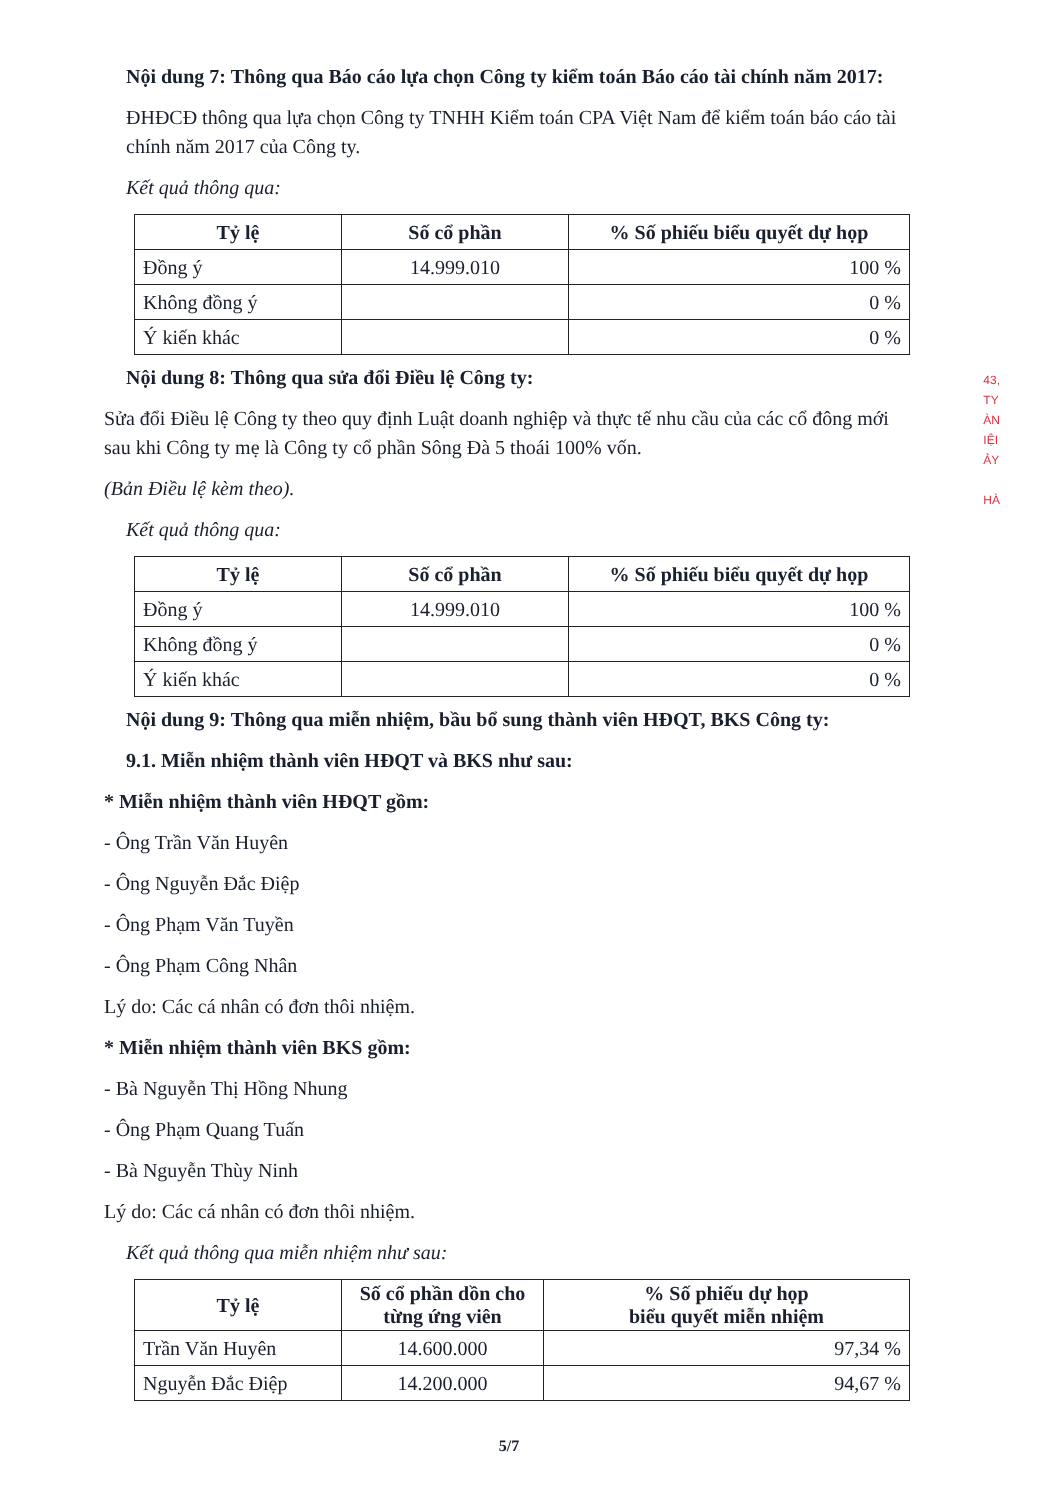Nội dung 7: Thông qua Báo cáo lựa chọn Công ty kiểm toán Báo cáo tài chính năm 2017:
ĐHĐCĐ thông qua lựa chọn Công ty TNHH Kiểm toán CPA Việt Nam để kiểm toán báo cáo tài chính năm 2017 của Công ty.
Kết quả thông qua:
| Tỷ lệ | Số cổ phần | % Số phiếu biểu quyết dự họp |
| --- | --- | --- |
| Đồng ý | 14.999.010 | 100 % |
| Không đồng ý | | 0 % |
| Ý kiến khác | | 0 % |
Nội dung 8: Thông qua sửa đổi Điều lệ Công ty:
Sửa đổi Điều lệ Công ty theo quy định Luật doanh nghiệp và thực tế nhu cầu của các cổ đông mới sau khi Công ty mẹ là Công ty cổ phần Sông Đà 5 thoái 100% vốn.
(Bản Điều lệ kèm theo).
Kết quả thông qua:
| Tỷ lệ | Số cổ phần | % Số phiếu biểu quyết dự họp |
| --- | --- | --- |
| Đồng ý | 14.999.010 | 100 % |
| Không đồng ý | | 0 % |
| Ý kiến khác | | 0 % |
Nội dung 9: Thông qua miễn nhiệm, bầu bổ sung thành viên HĐQT, BKS Công ty:
9.1. Miễn nhiệm thành viên HĐQT và BKS như sau:
* Miễn nhiệm thành viên HĐQT gồm:
- Ông Trần Văn Huyên
- Ông Nguyễn Đắc Điệp
- Ông Phạm Văn Tuyền
- Ông Phạm Công Nhân
Lý do: Các cá nhân có đơn thôi nhiệm.
* Miễn nhiệm thành viên BKS gồm:
- Bà Nguyễn Thị Hồng Nhung
- Ông Phạm Quang Tuấn
- Bà Nguyễn Thùy Ninh
Lý do: Các cá nhân có đơn thôi nhiệm.
Kết quả thông qua miễn nhiệm như sau:
| Tỷ lệ | Số cổ phần dồn cho từng ứng viên | % Số phiếu dự họp biểu quyết miễn nhiệm |
| --- | --- | --- |
| Trần Văn Huyên | 14.600.000 | 97,34 % |
| Nguyễn Đắc Điệp | 14.200.000 | 94,67 % |
5/7
43,
TY
ÀN
IỆI
ẢY
HÀ